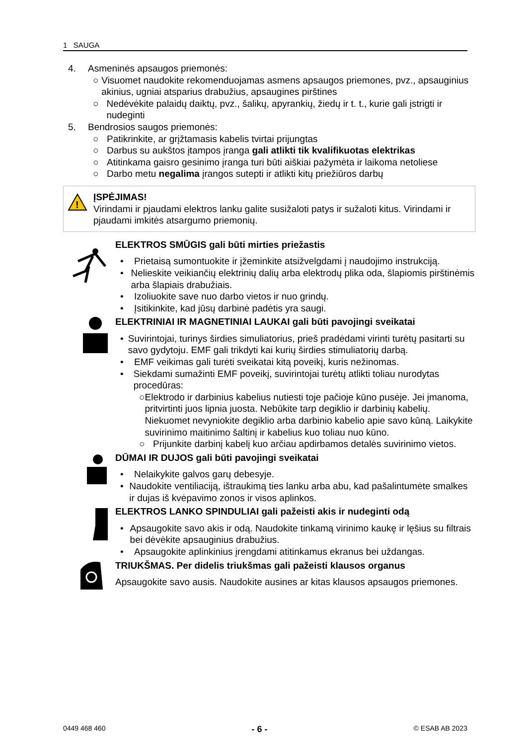1 SAUGA
4. Asmeninės apsaugos priemonės:
○ Visuomet naudokite rekomenduojamas asmens apsaugos priemones, pvz., apsauginius akinius, ugniai atsparius drabužius, apsaugines pirštines
○ Nedėvėkite palaidų daiktų, pvz., šalikų, apyrankių, žiedų ir t. t., kurie gali įstrigti ir nudeginti
5. Bendrosios saugos priemonės:
○ Patikrinkite, ar grįžtamasis kabelis tvirtai prijungtas
○ Darbus su aukštos įtampos įranga gali atlikti tik kvalifikuotas elektrikas
○ Atitinkama gaisro gesinimo įranga turi būti aiškiai pažymėta ir laikoma netoliese
○ Darbo metu negalima įrangos sutepti ir atlikti kitų priežiūros darbų
!
ĮSPĖJIMAS!
Virindami ir pjaudami elektros lanku galite susižaloti patys ir sužaloti kitus. Virindami ir pjaudami imkitės atsargumo priemonių.
ELEKTROS SMŪGIS gali būti mirties priežastis
• Prietaisą sumontuokite ir įžeminkite atsižvelgdami į naudojimo instrukciją.
• Nelieskite veikiančių elektrinių dalių arba elektrodų plika oda, šlapiomis pirštinėmis arba šlapiais drabužiais.
• Izoliuokite save nuo darbo vietos ir nuo grindų.
• Įsitikinkite, kad jūsų darbinė padėtis yra saugi.
ELEKTRINIAI IR MAGNETINIAI LAUKAI gali būti pavojingi sveikatai
• Suvirintojai, turinys širdies simuliatorius, prieš pradėdami virinti turėtų pasitarti su savo gydytoju. EMF gali trikdyti kai kurių širdies stimuliatorių darbą.
• EMF veikimas gali turėti sveikatai kitą poveikį, kuris nežinomas.
• Siekdami sumažinti EMF poveikį, suvirintojai turėtų atlikti toliau nurodytas procedūras:
○ Elektrodo ir darbinius kabelius nutiesti toje pačioje kūno pusėje. Jei įmanoma, pritvirtinti juos lipnia juosta. Nebūkite tarp degiklio ir darbinių kabelių. Niekuomet nevyniokite degiklio arba darbinio kabelio apie savo kūną. Laikykite suvirinimo maitinimo šaltinį ir kabelius kuo toliau nuo kūno.
○ Prijunkite darbinį kabelį kuo arčiau apdirbamos detalės suvirinimo vietos.
DŪMAI IR DUJOS gali būti pavojingi sveikatai
• Nelaikykite galvos garų debesyje.
• Naudokite ventiliaciją, ištraukimą ties lanku arba abu, kad pašalintumėte smalkes ir dujas iš kvėpavimo zonos ir visos aplinkos.
ELEKTROS LANKO SPINDULIAI gali pažeisti akis ir nudeginti odą
• Apsaugokite savo akis ir odą. Naudokite tinkamą virinimo kaukę ir lęšius su filtrais bei dėvėkite apsauginius drabužius.
• Apsaugokite aplinkinius įrengdami atitinkamus ekranus bei uždangas.
TRIUKŠMAS. Per didelis triukšmas gali pažeisti klausos organus
Apsaugokite savo ausis. Naudokite ausines ar kitas klausos apsaugos priemones.
0449 468 460 - 6 - © ESAB AB 2023